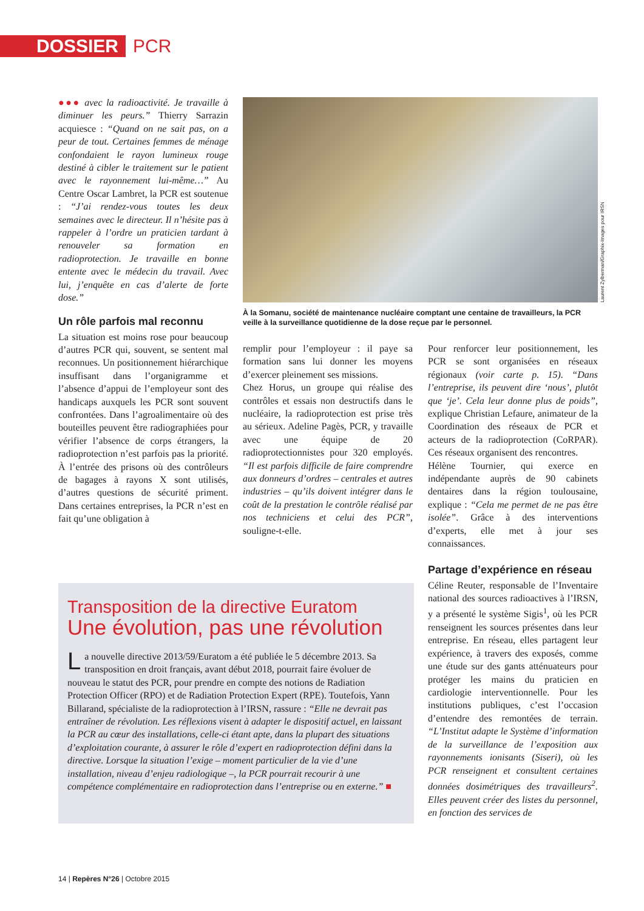DOSSIER PCR
●●● avec la radioactivité. Je travaille à diminuer les peurs.” Thierry Sarrazin acquiesce : “Quand on ne sait pas, on a peur de tout. Certaines femmes de ménage confondaient le rayon lumineux rouge destiné à cibler le traitement sur le patient avec le rayonnement lui-même…” Au Centre Oscar Lambret, la PCR est soutenue : “J’ai rendez-vous toutes les deux semaines avec le directeur. Il n’hésite pas à rappeler à l’ordre un praticien tardant à renouveler sa formation en radioprotection. Je travaille en bonne entente avec le médecin du travail. Avec lui, j’enquête en cas d’alerte de forte dose.”
Un rôle parfois mal reconnu
La situation est moins rose pour beaucoup d’autres PCR qui, souvent, se sentent mal reconnues. Un positionnement hiérarchique insuffisant dans l’organigramme et l’absence d’appui de l’employeur sont des handicaps auxquels les PCR sont souvent confrontées. Dans l’agroalimentaire où des bouteilles peuvent être radiographiées pour vérifier l’absence de corps étrangers, la radioprotection n’est parfois pas la priorité. À l’entrée des prisons où des contrôleurs de bagages à rayons X sont utilisés, d’autres questions de sécurité priment. Dans certaines entreprises, la PCR n’est en fait qu’une obligation à
Laurent Zylberman/Graphix-Images pour IRSN
À la Somanu, société de maintenance nucléaire comptant une centaine de travailleurs, la PCR veille à la surveillance quotidienne de la dose reçue par le personnel.
remplir pour l’employeur : il paye sa formation sans lui donner les moyens d’exercer pleinement ses missions.
Chez Horus, un groupe qui réalise des contrôles et essais non destructifs dans le nucléaire, la radioprotection est prise très au sérieux. Adeline Pagès, PCR, y travaille avec une équipe de 20 radioprotectionnistes pour 320 employés. “Il est parfois difficile de faire comprendre aux donneurs d’ordres – centrales et autres industries – qu’ils doivent intégrer dans le coût de la prestation le contrôle réalisé par nos techniciens et celui des PCR”, souligne-t-elle.
Pour renforcer leur positionnement, les PCR se sont organisées en réseaux régionaux (voir carte p. 15). “Dans l’entreprise, ils peuvent dire ‘nous’, plutôt que ‘je’. Cela leur donne plus de poids”, explique Christian Lefaure, animateur de la Coordination des réseaux de PCR et acteurs de la radioprotection (CoRPAR). Ces réseaux organisent des rencontres.
Hélène Tournier, qui exerce en indépendante auprès de 90 cabinets dentaires dans la région toulousaine, explique : “Cela me permet de ne pas être isolée”. Grâce à des interventions d’experts, elle met à jour ses connaissances.
Partage d’expérience en réseau
Céline Reuter, responsable de l’Inventaire national des sources radioactives à l’IRSN, y a présenté le système Sigis<sup>1</sup>, où les PCR renseignent les sources présentes dans leur entreprise. En réseau, elles partagent leur expérience, à travers des exposés, comme une étude sur des gants atténuateurs pour protéger les mains du praticien en cardiologie interventionnelle. Pour les institutions publiques, c’est l’occasion d’entendre des remontées de terrain. “L’Institut adapte le Système d’information de la surveillance de l’exposition aux rayonnements ionisants (Siseri), où les PCR renseignent et consultent certaines données dosimétriques des travailleurs<sup>2</sup>. Elles peuvent créer des listes du personnel, en fonction des services de
Transposition de la directive Euratom
Une évolution, pas une révolution
La nouvelle directive 2013/59/Euratom a été publiée le 5 décembre 2013. Sa transposition en droit français, avant début 2018, pourrait faire évoluer de nouveau le statut des PCR, pour prendre en compte des notions de Radiation Protection Officer (RPO) et de Radiation Protection Expert (RPE). Toutefois, Yann Billarand, spécialiste de la radioprotection à l’IRSN, rassure : “Elle ne devrait pas entraîner de révolution. Les réflexions visent à adapter le dispositif actuel, en laissant la PCR au cœur des installations, celle-ci étant apte, dans la plupart des situations d’exploitation courante, à assurer le rôle d’expert en radioprotection défini dans la directive. Lorsque la situation l’exige – moment particulier de la vie d’une installation, niveau d’enjeu radiologique –, la PCR pourrait recourir à une compétence complémentaire en radioprotection dans l’entreprise ou en externe.” ■
14 | Repères N°26 | Octobre 2015